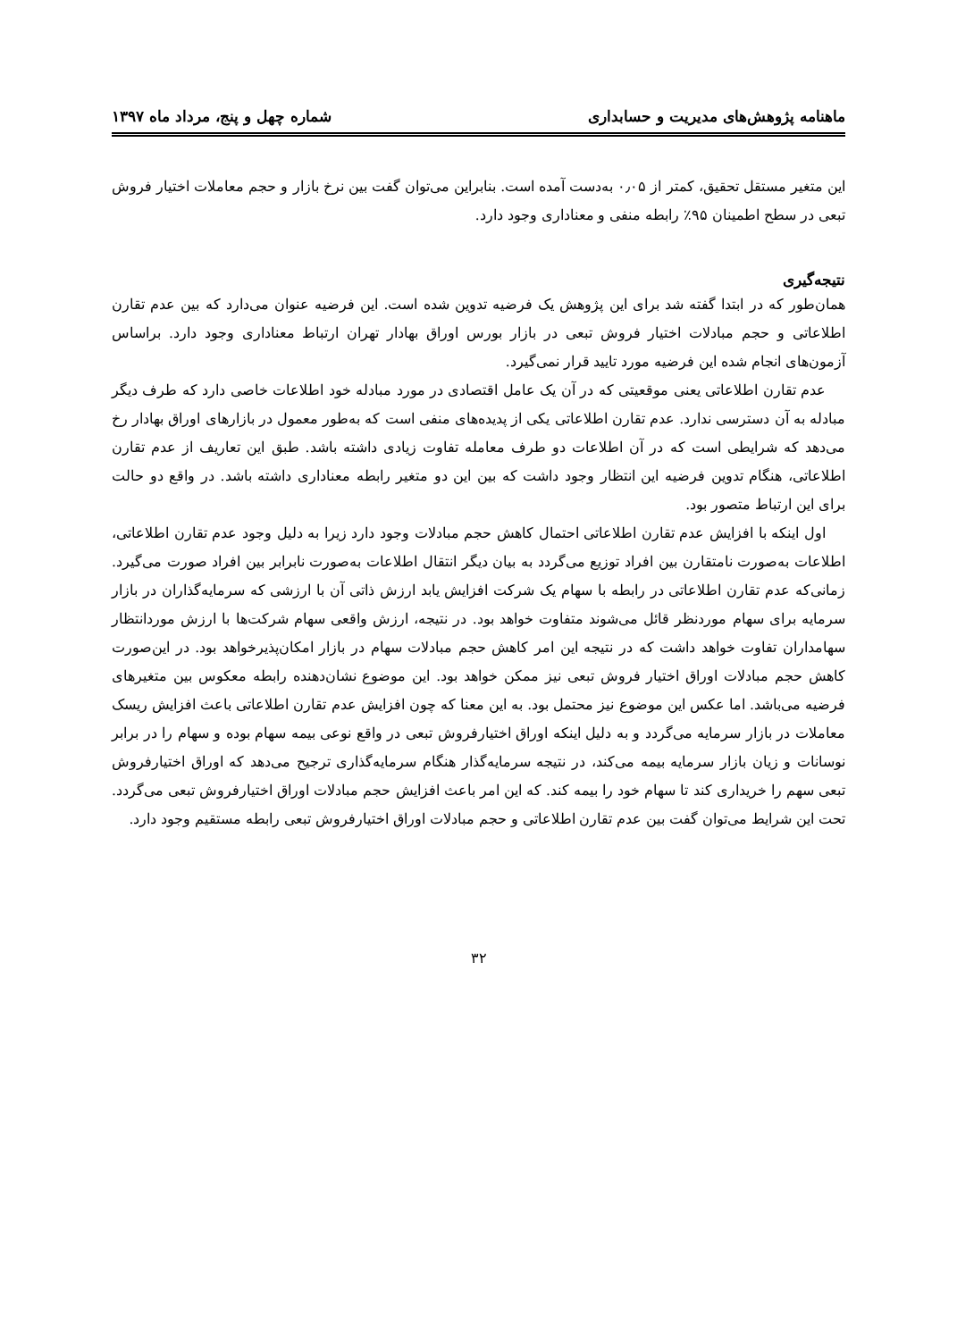ماهنامه پژوهش‌های مدیریت و حسابداری شماره چهل و پنج، مرداد ماه ۱۳۹۷
این متغیر مستقل تحقیق، کمتر از ۰٫۰۵ به‌دست آمده است. بنابراین می‌توان گفت بین نرخ بازار و حجم معاملات اختیار فروش تبعی در سطح اطمینان ۹۵٪ رابطه منفی و معناداری وجود دارد.
نتیجه‌گیری
همان‌طور که در ابتدا گفته شد برای این پژوهش یک فرضیه تدوین شده است. این فرضیه عنوان می‌دارد که بین عدم تقارن اطلاعاتی و حجم مبادلات اختیار فروش تبعی در بازار بورس اوراق بهادار تهران ارتباط معناداری وجود دارد. براساس آزمون‌های انجام شده این فرضیه مورد تایید قرار نمی‌گیرد.
عدم تقارن اطلاعاتی یعنی موقعیتی که در آن یک عامل اقتصادی در مورد مبادله خود اطلاعات خاصی دارد که طرف دیگر مبادله به آن دسترسی ندارد. عدم تقارن اطلاعاتی یکی از پدیده‌های منفی است که به‌طور معمول در بازارهای اوراق بهادار رخ می‌دهد که شرایطی است که در آن اطلاعات دو طرف معامله تفاوت زیادی داشته باشد. طبق این تعاریف از عدم تقارن اطلاعاتی، هنگام تدوین فرضیه این انتظار وجود داشت که بین این دو متغیر رابطه معناداری داشته باشد. در واقع دو حالت برای این ارتباط متصور بود.
اول اینکه با افزایش عدم تقارن اطلاعاتی احتمال کاهش حجم مبادلات وجود دارد زیرا به دلیل وجود عدم تقارن اطلاعاتی، اطلاعات به‌صورت نامتقارن بین افراد توزیع می‌گردد به بیان دیگر انتقال اطلاعات به‌صورت نابرابر بین افراد صورت می‌گیرد. زمانی‌که عدم تقارن اطلاعاتی در رابطه با سهام یک شرکت افزایش یابد ارزش ذاتی آن با ارزشی که سرمایه‌گذاران در بازار سرمایه برای سهام موردنظر قائل می‌شوند متفاوت خواهد بود. در نتیجه، ارزش واقعی سهام شرکت‌ها با ارزش موردانتظار سهامداران تفاوت خواهد داشت که در نتیجه این امر کاهش حجم مبادلات سهام در بازار امکان‌پذیرخواهد بود. در این‌صورت کاهش حجم مبادلات اوراق اختیار فروش تبعی نیز ممکن خواهد بود. این موضوع نشان‌دهنده رابطه معکوس بین متغیرهای فرضیه می‌باشد. اما عکس این موضوع نیز محتمل بود. به این معنا که چون افزایش عدم تقارن اطلاعاتی باعث افزایش ریسک معاملات در بازار سرمایه می‌گردد و به دلیل اینکه اوراق اختیارفروش تبعی در واقع نوعی بیمه سهام بوده و سهام را در برابر نوسانات و زیان بازار سرمایه بیمه می‌کند، در نتیجه سرمایه‌گذار هنگام سرمایه‌گذاری ترجیح می‌دهد که اوراق اختیارفروش تبعی سهم را خریداری کند تا سهام خود را بیمه کند. که این امر باعث افزایش حجم مبادلات اوراق اختیارفروش تبعی می‌گردد. تحت این شرایط می‌توان گفت بین عدم تقارن اطلاعاتی و حجم مبادلات اوراق اختیارفروش تبعی رابطه مستقیم وجود دارد.
۳۲